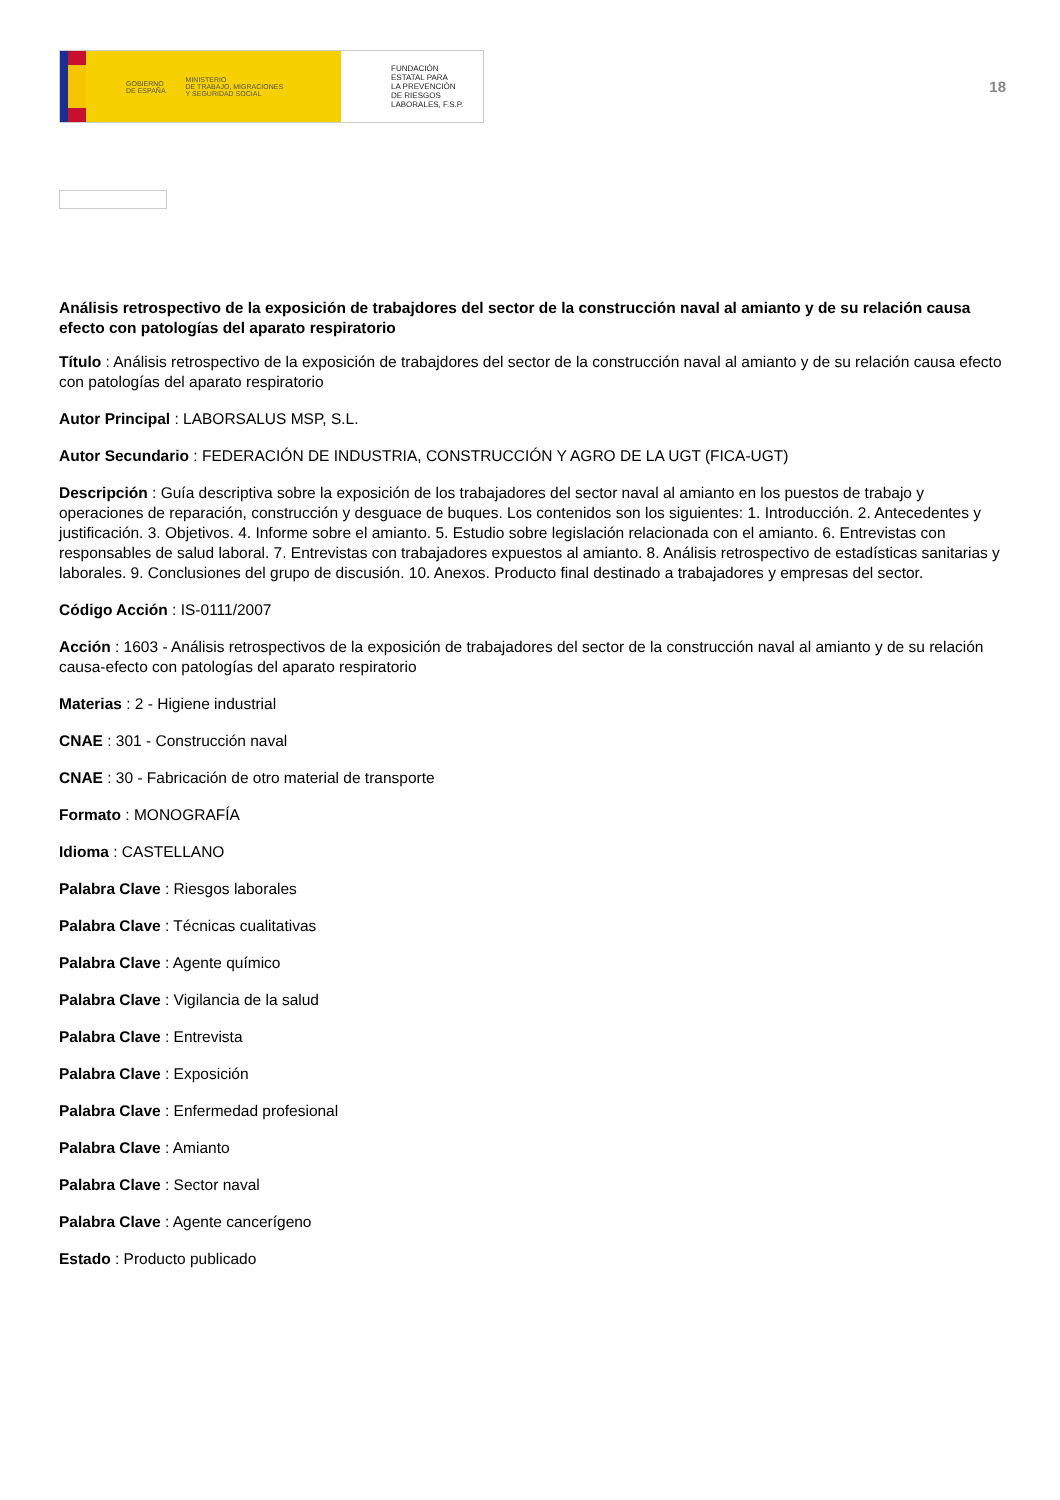GOBIERNO
DE ESPAÑA MINISTERIO
DE TRABAJO, MIGRACIONES
Y SEGURIDAD SOCIAL
FUNDACIÓN
ESTATAL PARA
LA PREVENCIÓN
DE RIESGOS
LABORALES, F.S.P.
18
Análisis retrospectivo de la exposición de trabajdores del sector de la construcción naval al amianto y de su relación causa efecto con patologías del aparato respiratorio
Título : Análisis retrospectivo de la exposición de trabajdores del sector de la construcción naval al amianto y de su relación causa efecto con patologías del aparato respiratorio
Autor Principal : LABORSALUS MSP, S.L.
Autor Secundario : FEDERACIÓN DE INDUSTRIA, CONSTRUCCIÓN Y AGRO DE LA UGT (FICA-UGT)
Descripción : Guía descriptiva sobre la exposición de los trabajadores del sector naval al amianto en los puestos de trabajo y operaciones de reparación, construcción y desguace de buques. Los contenidos son los siguientes: 1. Introducción. 2. Antecedentes y justificación. 3. Objetivos. 4. Informe sobre el amianto. 5. Estudio sobre legislación relacionada con el amianto. 6. Entrevistas con responsables de salud laboral. 7. Entrevistas con trabajadores expuestos al amianto. 8. Análisis retrospectivo de estadísticas sanitarias y laborales. 9. Conclusiones del grupo de discusión. 10. Anexos. Producto final destinado a trabajadores y empresas del sector.
Código Acción : IS-0111/2007
Acción : 1603 - Análisis retrospectivos de la exposición de trabajadores del sector de la construcción naval al amianto y de su relación causa-efecto con patologías del aparato respiratorio
Materias : 2 - Higiene industrial
CNAE : 301 - Construcción naval
CNAE : 30 - Fabricación de otro material de transporte
Formato : MONOGRAFÍA
Idioma : CASTELLANO
Palabra Clave : Riesgos laborales
Palabra Clave : Técnicas cualitativas
Palabra Clave : Agente químico
Palabra Clave : Vigilancia de la salud
Palabra Clave : Entrevista
Palabra Clave : Exposición
Palabra Clave : Enfermedad profesional
Palabra Clave : Amianto
Palabra Clave : Sector naval
Palabra Clave : Agente cancerígeno
Estado : Producto publicado